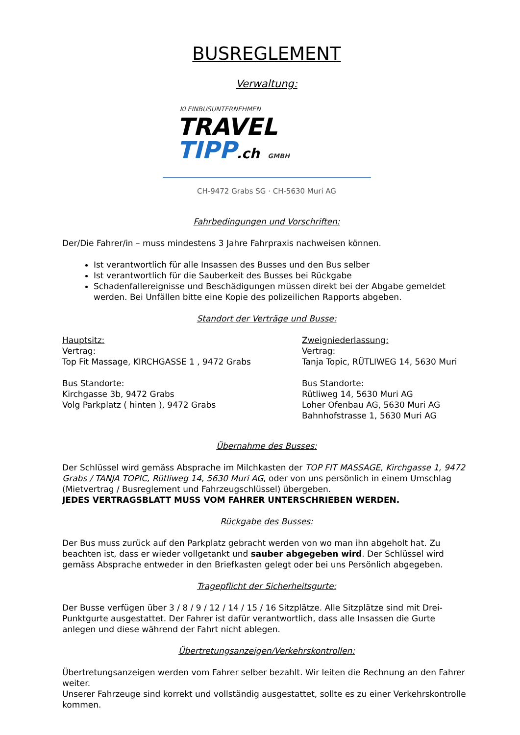BUSREGLEMENT
Verwaltung:
KLEINBUSUNTERNEHMEN
TRAVEL
TIPP.ch GMBH
CH-9472 Grabs SG · CH-5630 Muri AG
Fahrbedingungen und Vorschriften:
Der/Die Fahrer/in – muss mindestens 3 Jahre Fahrpraxis nachweisen können.
Ist verantwortlich für alle Insassen des Busses und den Bus selber
Ist verantwortlich für die Sauberkeit des Busses bei Rückgabe
Schadenfallereignisse und Beschädigungen müssen direkt bei der Abgabe gemeldet werden. Bei Unfällen bitte eine Kopie des polizeilichen Rapports abgeben.
Standort der Verträge und Busse:
Hauptsitz:
Vertrag:
Top Fit Massage, KIRCHGASSE 1 , 9472 Grabs
Bus Standorte:
Kirchgasse 3b, 9472 Grabs
Volg Parkplatz ( hinten ), 9472 Grabs
Zweigniederlassung:
Vertrag:
Tanja Topic, RÜTLIWEG 14, 5630 Muri
Bus Standorte:
Rütliweg 14, 5630 Muri AG
Loher Ofenbau AG, 5630 Muri AG
Bahnhofstrasse 1, 5630 Muri AG
Übernahme des Busses:
Der Schlüssel wird gemäss Absprache im Milchkasten der TOP FIT MASSAGE, Kirchgasse 1, 9472 Grabs / TANJA TOPIC, Rütliweg 14, 5630 Muri AG, oder von uns persönlich in einem Umschlag (Mietvertrag / Busreglement und Fahrzeugschlüssel) übergeben.
JEDES VERTRAGSBLATT MUSS VOM FAHRER UNTERSCHRIEBEN WERDEN.
Rückgabe des Busses:
Der Bus muss zurück auf den Parkplatz gebracht werden von wo man ihn abgeholt hat. Zu beachten ist, dass er wieder vollgetankt und sauber abgegeben wird. Der Schlüssel wird gemäss Absprache entweder in den Briefkasten gelegt oder bei uns Persönlich abgegeben.
Tragepflicht der Sicherheitsgurte:
Der Busse verfügen über 3 / 8 / 9 / 12 / 14 / 15 / 16 Sitzplätze. Alle Sitzplätze sind mit Drei-Punktgurte ausgestattet. Der Fahrer ist dafür verantwortlich, dass alle Insassen die Gurte anlegen und diese während der Fahrt nicht ablegen.
Übertretungsanzeigen/Verkehrskontrollen:
Übertretungsanzeigen werden vom Fahrer selber bezahlt. Wir leiten die Rechnung an den Fahrer weiter.
Unserer Fahrzeuge sind korrekt und vollständig ausgestattet, sollte es zu einer Verkehrskontrolle kommen.